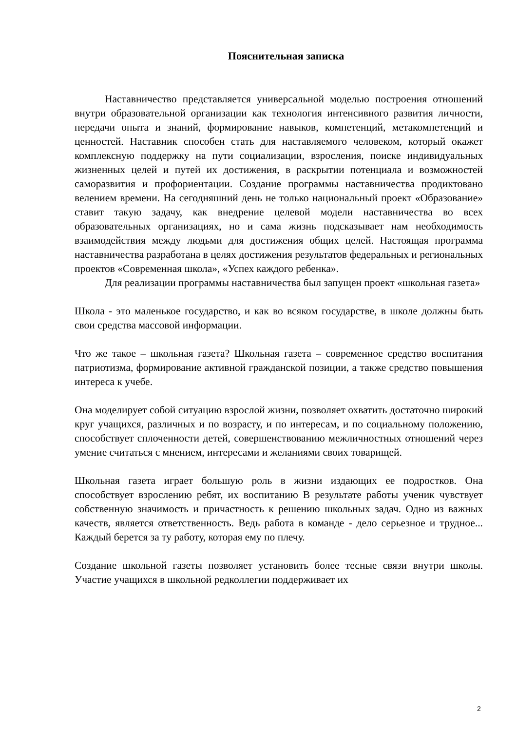Пояснительная записка
Наставничество представляется универсальной моделью построения отношений внутри образовательной организации как технология интенсивного развития личности, передачи опыта и знаний, формирование навыков, компетенций, метакомпетенций и ценностей. Наставник способен стать для наставляемого человеком, который окажет комплексную поддержку на пути социализации, взросления, поиске индивидуальных жизненных целей и путей их достижения, в раскрытии потенциала и возможностей саморазвития и профориентации. Создание программы наставничества продиктовано велением времени. На сегодняшний день не только национальный проект «Образование» ставит такую задачу, как внедрение целевой модели наставничества во всех образовательных организациях, но и сама жизнь подсказывает нам необходимость взаимодействия между людьми для достижения общих целей. Настоящая программа наставничества разработана в целях достижения результатов федеральных и региональных проектов «Современная школа», «Успех каждого ребенка».
Для реализации программы наставничества был запущен проект «школьная газета»
Школа - это маленькое государство, и как во всяком государстве, в школе должны быть свои средства массовой информации.
Что же такое – школьная газета? Школьная газета – современное средство воспитания патриотизма, формирование активной гражданской позиции, а также средство повышения интереса к учебе.
Она моделирует собой ситуацию взрослой жизни, позволяет охватить достаточно широкий круг учащихся, различных и по возрасту, и по интересам, и по социальному положению, способствует сплоченности детей, совершенствованию межличностных отношений через умение считаться с мнением, интересами и желаниями своих товарищей.
Школьная газета играет большую роль в жизни издающих ее подростков. Она способствует взрослению ребят, их воспитанию В результате работы ученик чувствует собственную значимость и причастность к решению школьных задач. Одно из важных качеств, является ответственность. Ведь работа в команде - дело серьезное и трудное... Каждый берется за ту работу, которая ему по плечу.
Создание школьной газеты позволяет установить более тесные связи внутри школы. Участие учащихся в школьной редколлегии поддерживает их
2